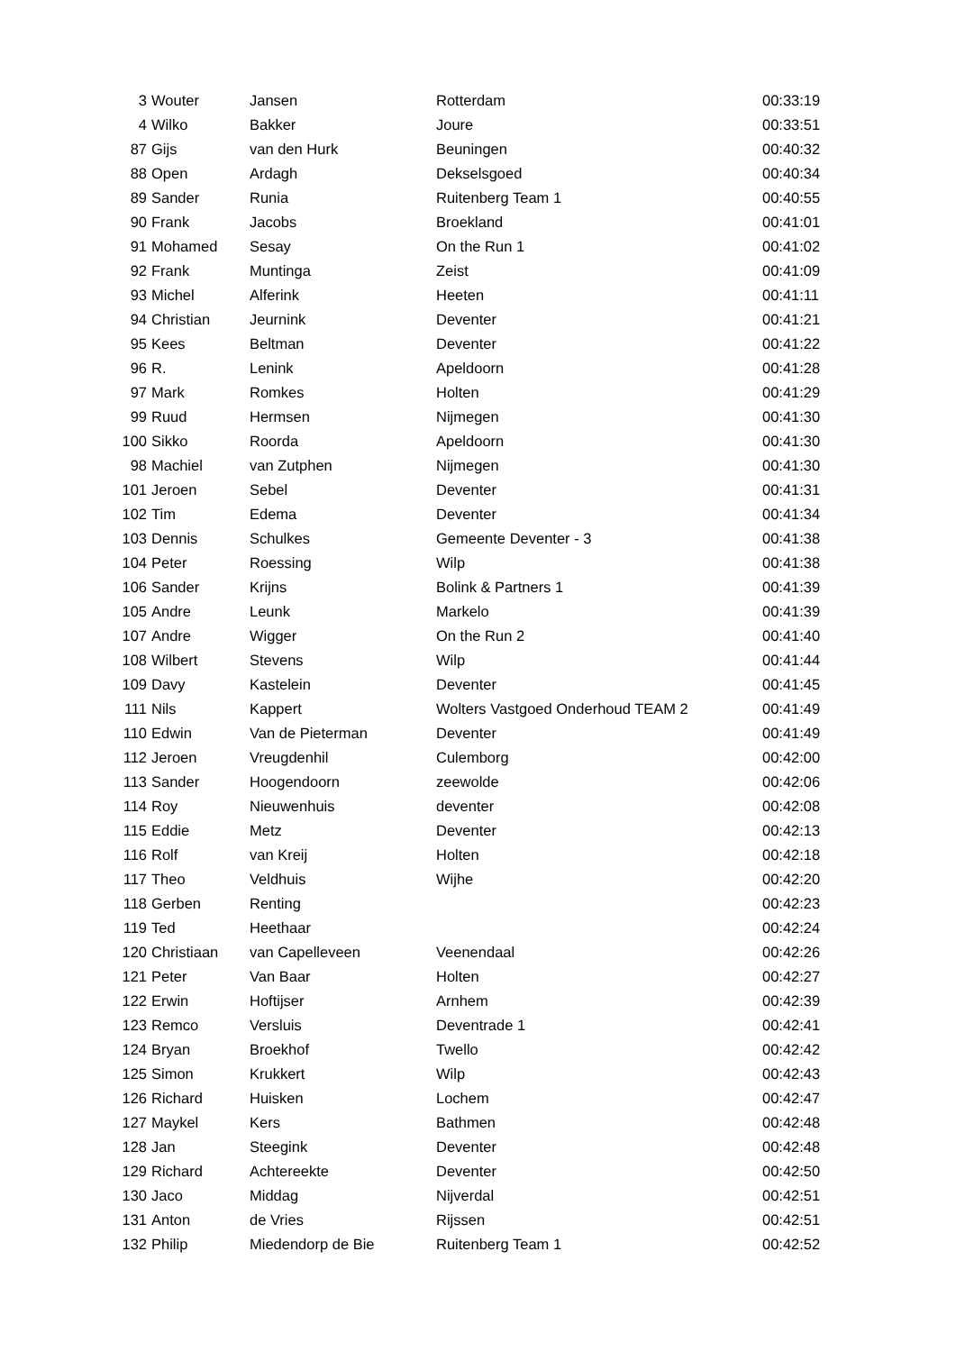| 3 | Wouter | Jansen | Rotterdam | 00:33:19 |
| 4 | Wilko | Bakker | Joure | 00:33:51 |
| 87 | Gijs | van den Hurk | Beuningen | 00:40:32 |
| 88 | Open | Ardagh | Dekselsgoed | 00:40:34 |
| 89 | Sander | Runia | Ruitenberg Team 1 | 00:40:55 |
| 90 | Frank | Jacobs | Broekland | 00:41:01 |
| 91 | Mohamed | Sesay | On the Run 1 | 00:41:02 |
| 92 | Frank | Muntinga | Zeist | 00:41:09 |
| 93 | Michel | Alferink | Heeten | 00:41:11 |
| 94 | Christian | Jeurnink | Deventer | 00:41:21 |
| 95 | Kees | Beltman | Deventer | 00:41:22 |
| 96 | R. | Lenink | Apeldoorn | 00:41:28 |
| 97 | Mark | Romkes | Holten | 00:41:29 |
| 99 | Ruud | Hermsen | Nijmegen | 00:41:30 |
| 100 | Sikko | Roorda | Apeldoorn | 00:41:30 |
| 98 | Machiel | van Zutphen | Nijmegen | 00:41:30 |
| 101 | Jeroen | Sebel | Deventer | 00:41:31 |
| 102 | Tim | Edema | Deventer | 00:41:34 |
| 103 | Dennis | Schulkes | Gemeente Deventer - 3 | 00:41:38 |
| 104 | Peter | Roessing | Wilp | 00:41:38 |
| 106 | Sander | Krijns | Bolink & Partners 1 | 00:41:39 |
| 105 | Andre | Leunk | Markelo | 00:41:39 |
| 107 | Andre | Wigger | On the Run 2 | 00:41:40 |
| 108 | Wilbert | Stevens | Wilp | 00:41:44 |
| 109 | Davy | Kastelein | Deventer | 00:41:45 |
| 111 | Nils | Kappert | Wolters Vastgoed Onderhoud TEAM 2 | 00:41:49 |
| 110 | Edwin | Van de Pieterman | Deventer | 00:41:49 |
| 112 | Jeroen | Vreugdenhil | Culemborg | 00:42:00 |
| 113 | Sander | Hoogendoorn | zeewolde | 00:42:06 |
| 114 | Roy | Nieuwenhuis | deventer | 00:42:08 |
| 115 | Eddie | Metz | Deventer | 00:42:13 |
| 116 | Rolf | van Kreij | Holten | 00:42:18 |
| 117 | Theo | Veldhuis | Wijhe | 00:42:20 |
| 118 | Gerben | Renting | | 00:42:23 |
| 119 | Ted | Heethaar | | 00:42:24 |
| 120 | Christiaan | van Capelleveen | Veenendaal | 00:42:26 |
| 121 | Peter | Van Baar | Holten | 00:42:27 |
| 122 | Erwin | Hoftijser | Arnhem | 00:42:39 |
| 123 | Remco | Versluis | Deventrade 1 | 00:42:41 |
| 124 | Bryan | Broekhof | Twello | 00:42:42 |
| 125 | Simon | Krukkert | Wilp | 00:42:43 |
| 126 | Richard | Huisken | Lochem | 00:42:47 |
| 127 | Maykel | Kers | Bathmen | 00:42:48 |
| 128 | Jan | Steegink | Deventer | 00:42:48 |
| 129 | Richard | Achtereekte | Deventer | 00:42:50 |
| 130 | Jaco | Middag | Nijverdal | 00:42:51 |
| 131 | Anton | de Vries | Rijssen | 00:42:51 |
| 132 | Philip | Miedendorp de Bie | Ruitenberg Team 1 | 00:42:52 |